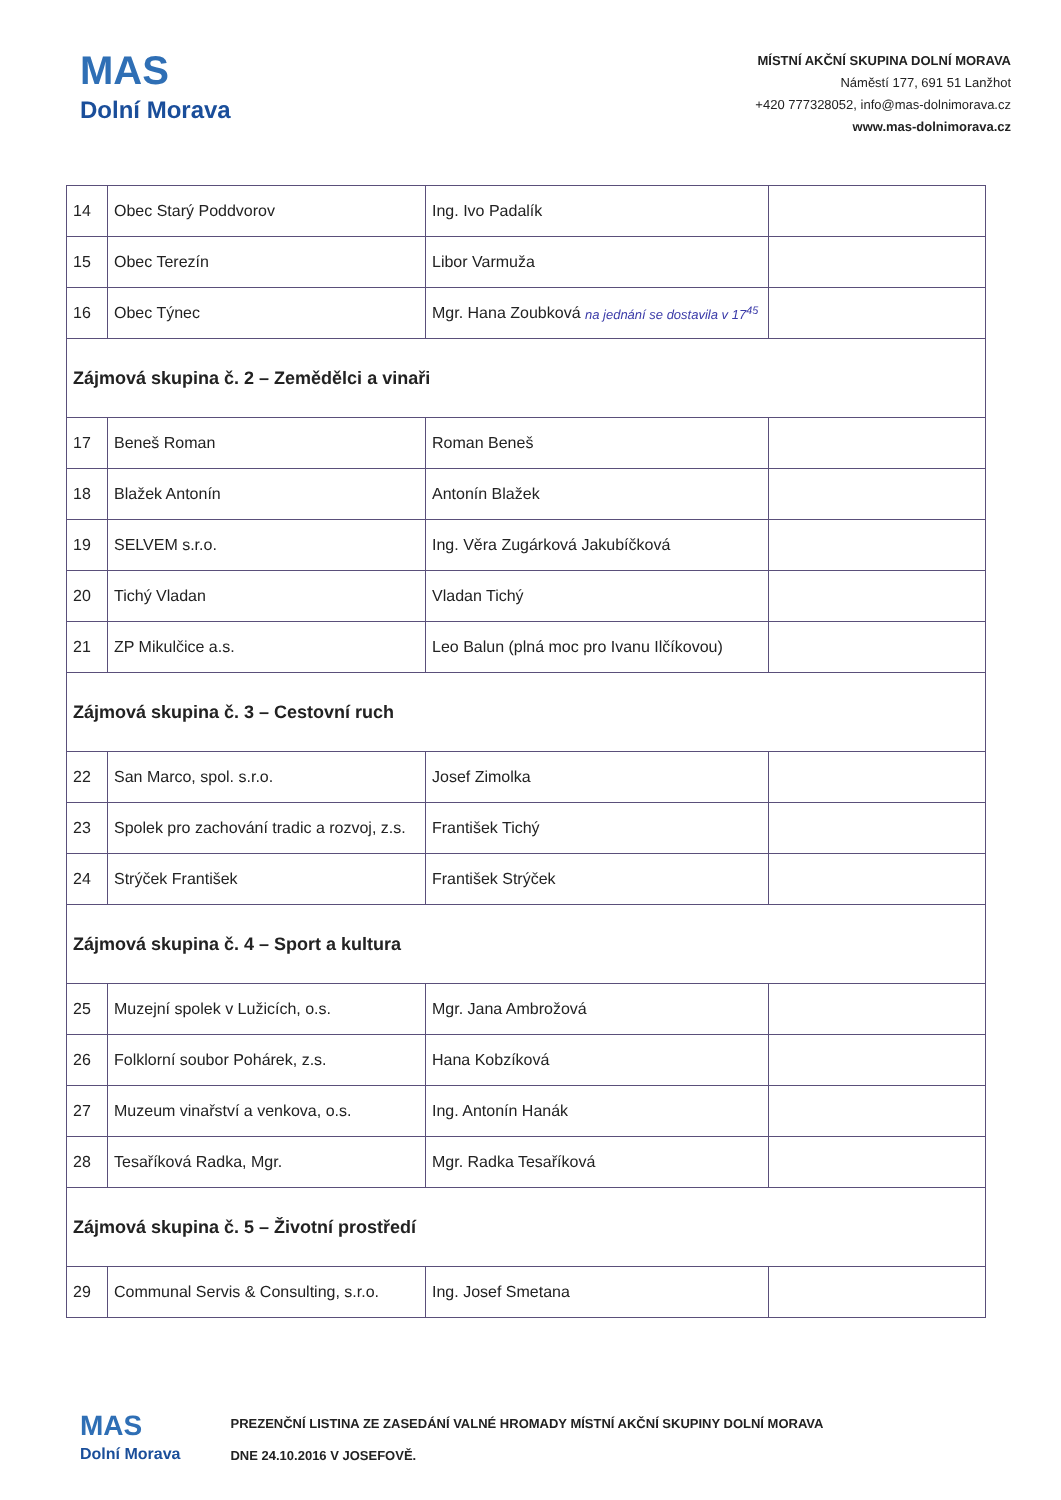MAS
Dolní Morava
MÍSTNÍ AKČNÍ SKUPINA DOLNÍ MORAVA
Náměstí 177, 691 51 Lanžhot
+420 777328052, info@mas-dolnimorava.cz
www.mas-dolnimorava.cz
| 14 | Obec Starý Poddvorov | Ing. Ivo Padalík | |
| 15 | Obec Terezín | Libor Varmuža | |
| 16 | Obec Týnec | Mgr. Hana Zoubková na jednání se dostavila v 17<sup>45</sup> | |
| Zájmová skupina č. 2 – Zemědělci a vinaři | | | |
| 17 | Beneš Roman | Roman Beneš | |
| 18 | Blažek Antonín | Antonín Blažek | |
| 19 | SELVEM s.r.o. | Ing. Věra Zugárková Jakubíčková | |
| 20 | Tichý Vladan | Vladan Tichý | |
| 21 | ZP Mikulčice a.s. | Leo Balun (plná moc pro Ivanu Ilčíkovou) | |
| Zájmová skupina č. 3 – Cestovní ruch | | | |
| 22 | San Marco, spol. s.r.o. | Josef Zimolka | |
| 23 | Spolek pro zachování tradic a rozvoj, z.s. | František Tichý | |
| 24 | Strýček František | František Strýček | |
| Zájmová skupina č. 4 – Sport a kultura | | | |
| 25 | Muzejní spolek v Lužicích, o.s. | Mgr. Jana Ambrožová | |
| 26 | Folklorní soubor Pohárek, z.s. | Hana Kobzíková | |
| 27 | Muzeum vinařství a venkova, o.s. | Ing. Antonín Hanák | |
| 28 | Tesaříková Radka, Mgr. | Mgr. Radka Tesaříková | |
| Zájmová skupina č. 5 – Životní prostředí | | | |
| 29 | Communal Servis & Consulting, s.r.o. | Ing. Josef Smetana | |
MAS
Dolní Morava
PREZENČNÍ LISTINA ZE ZASEDÁNÍ VALNÉ HROMADY MÍSTNÍ AKČNÍ SKUPINY DOLNÍ MORAVA
DNE 24.10.2016 V JOSEFOVĚ.